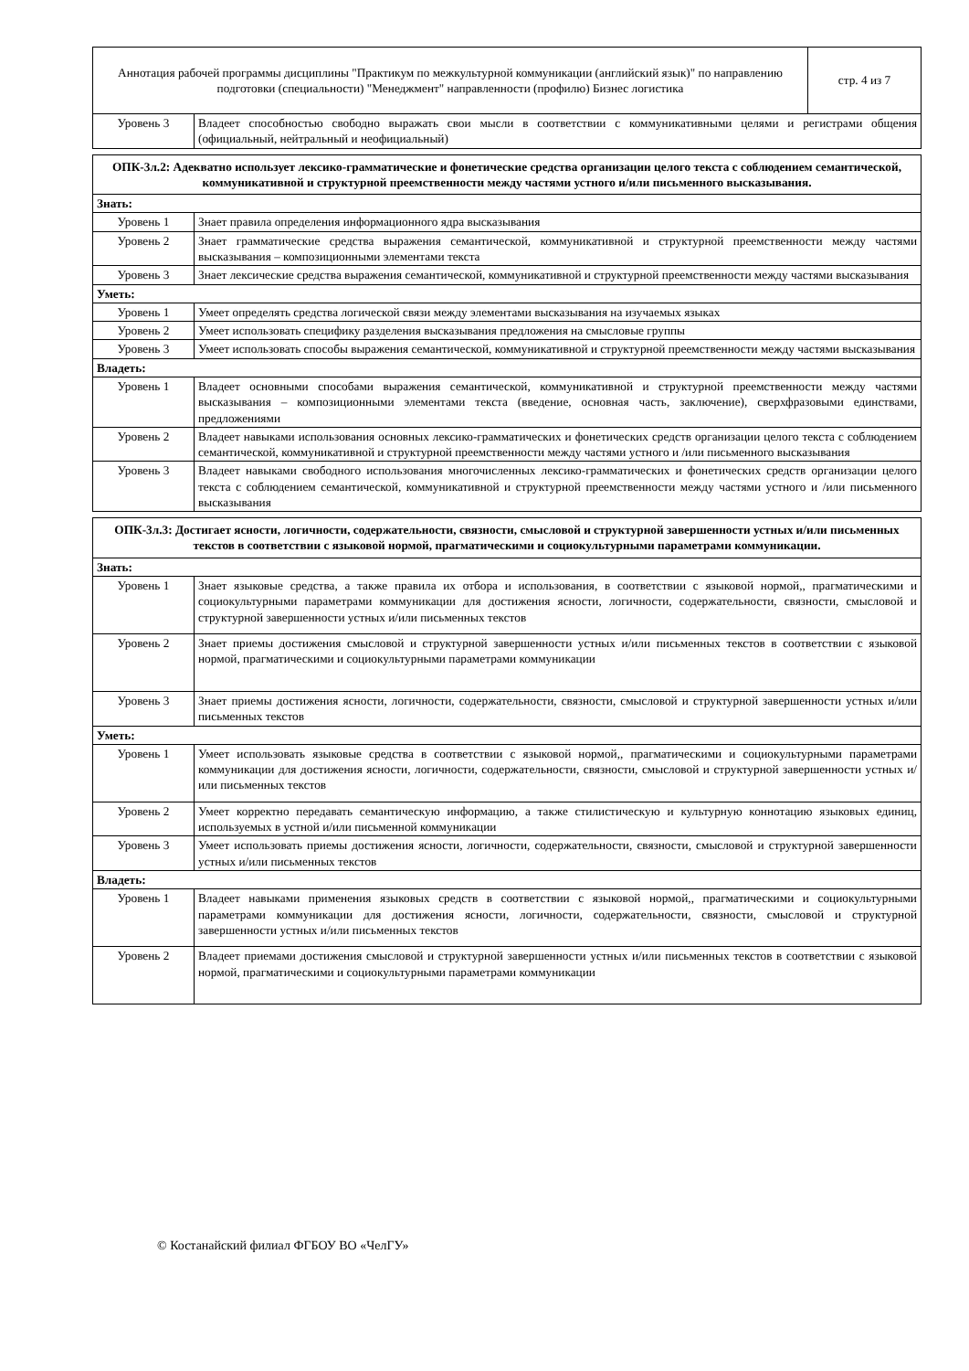| Аннотация рабочей программы дисциплины "Практикум по межкультурной коммуникации (английский язык)" по направлению подготовки (специальности) "Менеджмент" направленности (профилю) Бизнес логистика | | стр. 4 из 7 |
| Уровень 3 | Владеет способностью свободно выражать свои мысли в соответствии с коммуникативными целями и регистрами общения (официальный, нейтральный и неофициальный) | |
| ОПК-3л.2: Адекватно использует лексико-грамматические и фонетические средства организации целого текста с соблюдением семантической, коммуникативной и структурной преемственности между частями устного и/или письменного высказывания. | |
| --- | --- |
| Знать: | |
| Уровень 1 | Знает правила определения информационного ядра высказывания |
| Уровень 2 | Знает грамматические средства выражения семантической, коммуникативной и структурной преемственности между частями высказывания – композиционными элементами текста |
| Уровень 3 | Знает лексические средства выражения семантической, коммуникативной и структурной преемственности между частями высказывания |
| Уметь: | |
| Уровень 1 | Умеет определять средства логической связи между элементами высказывания на изучаемых языках |
| Уровень 2 | Умеет использовать специфику разделения высказывания предложения на смысловые группы |
| Уровень 3 | Умеет использовать способы выражения семантической, коммуникативной и структурной преемственности между частями высказывания |
| Владеть: | |
| Уровень 1 | Владеет основными способами выражения семантической, коммуникативной и структурной преемственности между частями высказывания – композиционными элементами текста (введение, основная часть, заключение), сверхфразовыми единствами, предложениями |
| Уровень 2 | Владеет навыками использования основных лексико-грамматических и фонетических средств организации целого текста с соблюдением семантической, коммуникативной и структурной преемственности между частями устного и /или письменного высказывания |
| Уровень 3 | Владеет навыками свободного использования многочисленных лексико-грамматических и фонетических средств организации целого текста с соблюдением семантической, коммуникативной и структурной преемственности между частями устного и /или письменного высказывания |
| ОПК-3л.3: Достигает ясности, логичности, содержательности, связности, смысловой и структурной завершенности устных и/или письменных текстов в соответствии с языковой нормой, прагматическими и социокультурными параметрами коммуникации. | |
| --- | --- |
| Знать: | |
| Уровень 1 | Знает языковые средства, а также правила их отбора и использования, в соответствии с языковой нормой,, прагматическими и социокультурными параметрами коммуникации для достижения ясности, логичности, содержательности, связности, смысловой и структурной завершенности устных и/или письменных текстов |
| Уровень 2 | Знает приемы достижения смысловой и структурной завершенности устных и/или письменных текстов в соответствии с языковой нормой, прагматическими и социокультурными параметрами коммуникации |
| Уровень 3 | Знает приемы достижения ясности, логичности, содержательности, связности, смысловой и структурной завершенности устных и/или письменных текстов |
| Уметь: | |
| Уровень 1 | Умеет использовать языковые средства в соответствии с языковой нормой,, прагматическими и социокультурными параметрами коммуникации для достижения ясности, логичности, содержательности, связности, смысловой и структурной завершенности устных и/или письменных текстов |
| Уровень 2 | Умеет корректно передавать семантическую информацию, а также стилистическую и культурную коннотацию языковых единиц, используемых в устной и/или письменной коммуникации |
| Уровень 3 | Умеет использовать приемы достижения ясности, логичности, содержательности, связности, смысловой и структурной завершенности устных и/или письменных текстов |
| Владеть: | |
| Уровень 1 | Владеет навыками применения языковых средств в соответствии с языковой нормой,, прагматическими и социокультурными параметрами коммуникации для достижения ясности, логичности, содержательности, связности, смысловой и структурной завершенности устных и/или письменных текстов |
| Уровень 2 | Владеет приемами достижения смысловой и структурной завершенности устных и/или письменных текстов в соответствии с языковой нормой, прагматическими и социокультурными параметрами коммуникации |
© Костанайский филиал ФГБОУ ВО «ЧелГУ»